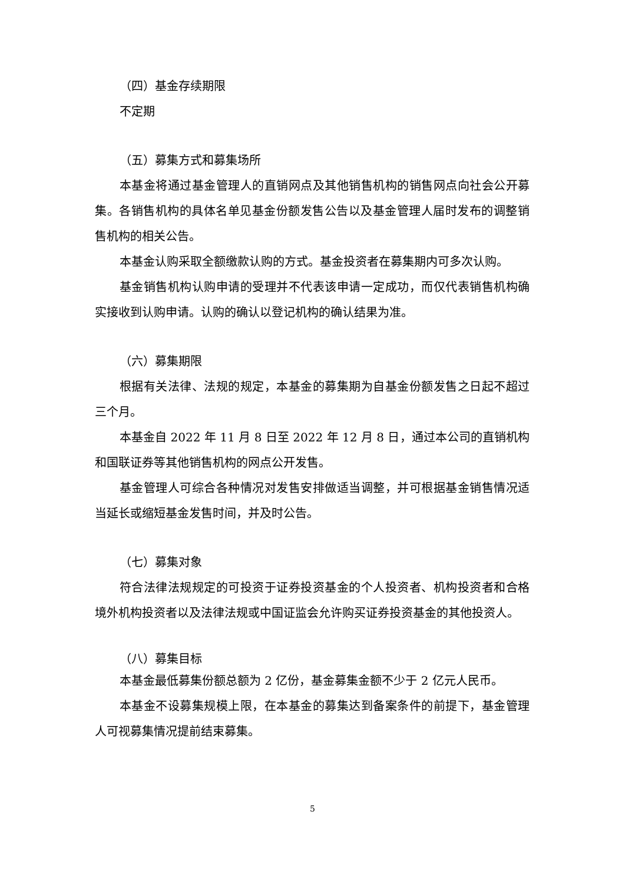（四）基金存续期限
不定期
（五）募集方式和募集场所
本基金将通过基金管理人的直销网点及其他销售机构的销售网点向社会公开募集。各销售机构的具体名单见基金份额发售公告以及基金管理人届时发布的调整销售机构的相关公告。
本基金认购采取全额缴款认购的方式。基金投资者在募集期内可多次认购。
基金销售机构认购申请的受理并不代表该申请一定成功，而仅代表销售机构确实接收到认购申请。认购的确认以登记机构的确认结果为准。
（六）募集期限
根据有关法律、法规的规定，本基金的募集期为自基金份额发售之日起不超过三个月。
本基金自 2022 年 11 月 8 日至 2022 年 12 月 8 日，通过本公司的直销机构和国联证券等其他销售机构的网点公开发售。
基金管理人可综合各种情况对发售安排做适当调整，并可根据基金销售情况适当延长或缩短基金发售时间，并及时公告。
（七）募集对象
符合法律法规规定的可投资于证券投资基金的个人投资者、机构投资者和合格境外机构投资者以及法律法规或中国证监会允许购买证券投资基金的其他投资人。
（八）募集目标
本基金最低募集份额总额为 2 亿份，基金募集金额不少于 2 亿元人民币。
本基金不设募集规模上限，在本基金的募集达到备案条件的前提下，基金管理人可视募集情况提前结束募集。
5